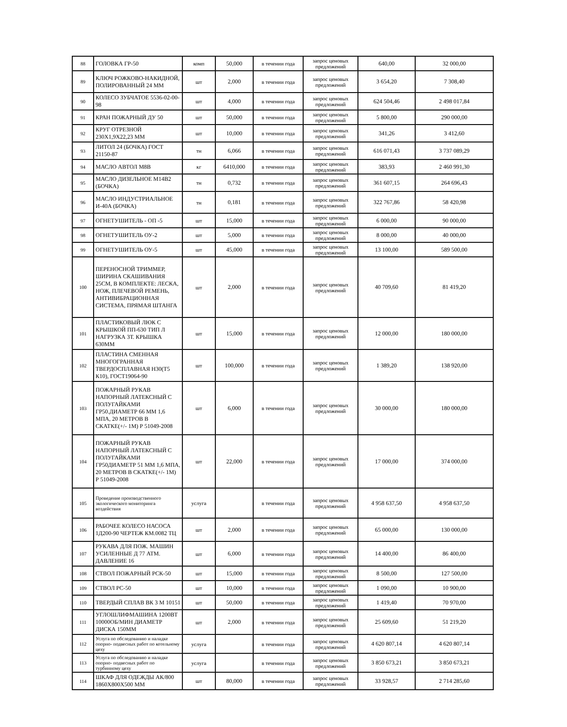| 88 | ГОЛОВКА ГР-50 | комп | 50,000 | в течении года | запрос ценовых предложений | 640,00 | 32 000,00 |
| 89 | КЛЮЧ РОЖКОВО-НАКИДНОЙ, ПОЛИРОВАННЫЙ 24 ММ | шт | 2,000 | в течении года | запрос ценовых предложений | 3 654,20 | 7 308,40 |
| 90 | КОЛЕСО ЗУБЧАТОЕ 5536-02-00-98 | шт | 4,000 | в течении года | запрос ценовых предложений | 624 504,46 | 2 498 017,84 |
| 91 | КРАН ПОЖАРНЫЙ ДУ 50 | шт | 50,000 | в течении года | запрос ценовых предложений | 5 800,00 | 290 000,00 |
| 92 | КРУГ ОТРЕЗНОЙ 230Х1,9Х22,23 ММ | шт | 10,000 | в течении года | запрос ценовых предложений | 341,26 | 3 412,60 |
| 93 | ЛИТОЛ 24 (БОЧКА) ГОСТ 21150-87 | тн | 6,066 | в течении года | запрос ценовых предложений | 616 071,43 | 3 737 089,29 |
| 94 | МАСЛО АВТОЛ М8В | кг | 6410,000 | в течении года | запрос ценовых предложений | 383,93 | 2 460 991,30 |
| 95 | МАСЛО ДИЗЕЛЬНОЕ М14В2 (БОЧКА) | тн | 0,732 | в течении года | запрос ценовых предложений | 361 607,15 | 264 696,43 |
| 96 | МАСЛО ИНДУСТРИАЛЬНОЕ И-40А (БОЧКА) | тн | 0,181 | в течении года | запрос ценовых предложений | 322 767,86 | 58 420,98 |
| 97 | ОГНЕТУШИТЕЛЬ - ОП -5 | шт | 15,000 | в течении года | запрос ценовых предложений | 6 000,00 | 90 000,00 |
| 98 | ОГНЕТУШИТЕЛЬ ОУ-2 | шт | 5,000 | в течении года | запрос ценовых предложений | 8 000,00 | 40 000,00 |
| 99 | ОГНЕТУШИТЕЛЬ ОУ-5 | шт | 45,000 | в течении года | запрос ценовых предложений | 13 100,00 | 589 500,00 |
| 100 | ПЕРЕНОСНОЙ ТРИММЕР, ШИРИНА СКАШИВАНИЯ 25СМ, В КОМПЛЕКТЕ: ЛЕСКА, НОЖ, ПЛЕЧЕВОЙ РЕМЕНЬ, АНТИВИБРАЦИОННАЯ СИСТЕМА, ПРЯМАЯ ШТАНГА | шт | 2,000 | в течении года | запрос ценовых предложений | 40 709,60 | 81 419,20 |
| 101 | ПЛАСТИКОВЫЙ ЛЮК С КРЫШКОЙ ПП-630 ТИП Л НАГРУЗКА 3Т. КРЫШКА 630ММ | шт | 15,000 | в течении года | запрос ценовых предложений | 12 000,00 | 180 000,00 |
| 102 | ПЛАСТИНА СМЕННАЯ МНОГОГРАННАЯ ТВЕРДОСПЛАВНАЯ Н30(Т5 К10), ГОСТ19064-90 | шт | 100,000 | в течении года | запрос ценовых предложений | 1 389,20 | 138 920,00 |
| 103 | ПОЖАРНЫЙ РУКАВ НАПОРНЫЙ ЛАТЕКСНЫЙ С ПОЛУГАЙКАМИ ГР50.ДИАМЕТР 66 ММ 1,6 МПА, 20 МЕТРОВ В СКАТКЕ(+/- 1М) Р 51049-2008 | шт | 6,000 | в течении года | запрос ценовых предложений | 30 000,00 | 180 000,00 |
| 104 | ПОЖАРНЫЙ РУКАВ НАПОРНЫЙ ЛАТЕКСНЫЙ С ПОЛУГАЙКАМИ ГР50ДИАМЕТР 51 ММ 1,6 МПА, 20 МЕТРОВ В СКАТКЕ(+/- 1М) Р 51049-2008 | шт | 22,000 | в течении года | запрос ценовых предложений | 17 000,00 | 374 000,00 |
| 105 | Проведение производственного экологического мониторинга воздействия | услуга | | в течении года | запрос ценовых предложений | 4 958 637,50 | 4 958 637,50 |
| 106 | РАБОЧЕЕ КОЛЕСО НАСОСА 1Д200-90 ЧЕРТЕЖ КМ.0082 ТЦ | шт | 2,000 | в течении года | запрос ценовых предложений | 65 000,00 | 130 000,00 |
| 107 | РУКАВА ДЛЯ ПОЖ. МАШИН УСИЛЕННЫЕ Д 77 АТМ. ДАВЛЕНИЕ 16 | шт | 6,000 | в течении года | запрос ценовых предложений | 14 400,00 | 86 400,00 |
| 108 | СТВОЛ ПОЖАРНЫЙ РСК-50 | шт | 15,000 | в течении года | запрос ценовых предложений | 8 500,00 | 127 500,00 |
| 109 | СТВОЛ РС-50 | шт | 10,000 | в течении года | запрос ценовых предложений | 1 090,00 | 10 900,00 |
| 110 | ТВЕРДЫЙ СПЛАВ ВК 3 М 10151 | шт | 50,000 | в течении года | запрос ценовых предложений | 1 419,40 | 70 970,00 |
| 111 | УГЛОШЛИФМАШИНА 1200ВТ 10000ОБ/МИН ДИАМЕТР ДИСКА 150ММ | шт | 2,000 | в течении года | запрос ценовых предложений | 25 609,60 | 51 219,20 |
| 112 | Услуга по обследованию и наладке опорно- подвесных работ по котельному цеху | услуга | | в течении года | запрос ценовых предложений | 4 620 807,14 | 4 620 807,14 |
| 113 | Услуга по обследованию и наладке опорно- подвесных работ по турбинному цеху | услуга | | в течении года | запрос ценовых предложений | 3 850 673,21 | 3 850 673,21 |
| 114 | ШКАФ ДЛЯ ОДЕЖДЫ АК/800 1860Х800Х500 ММ | шт | 80,000 | в течении года | запрос ценовых предложений | 33 928,57 | 2 714 285,60 |